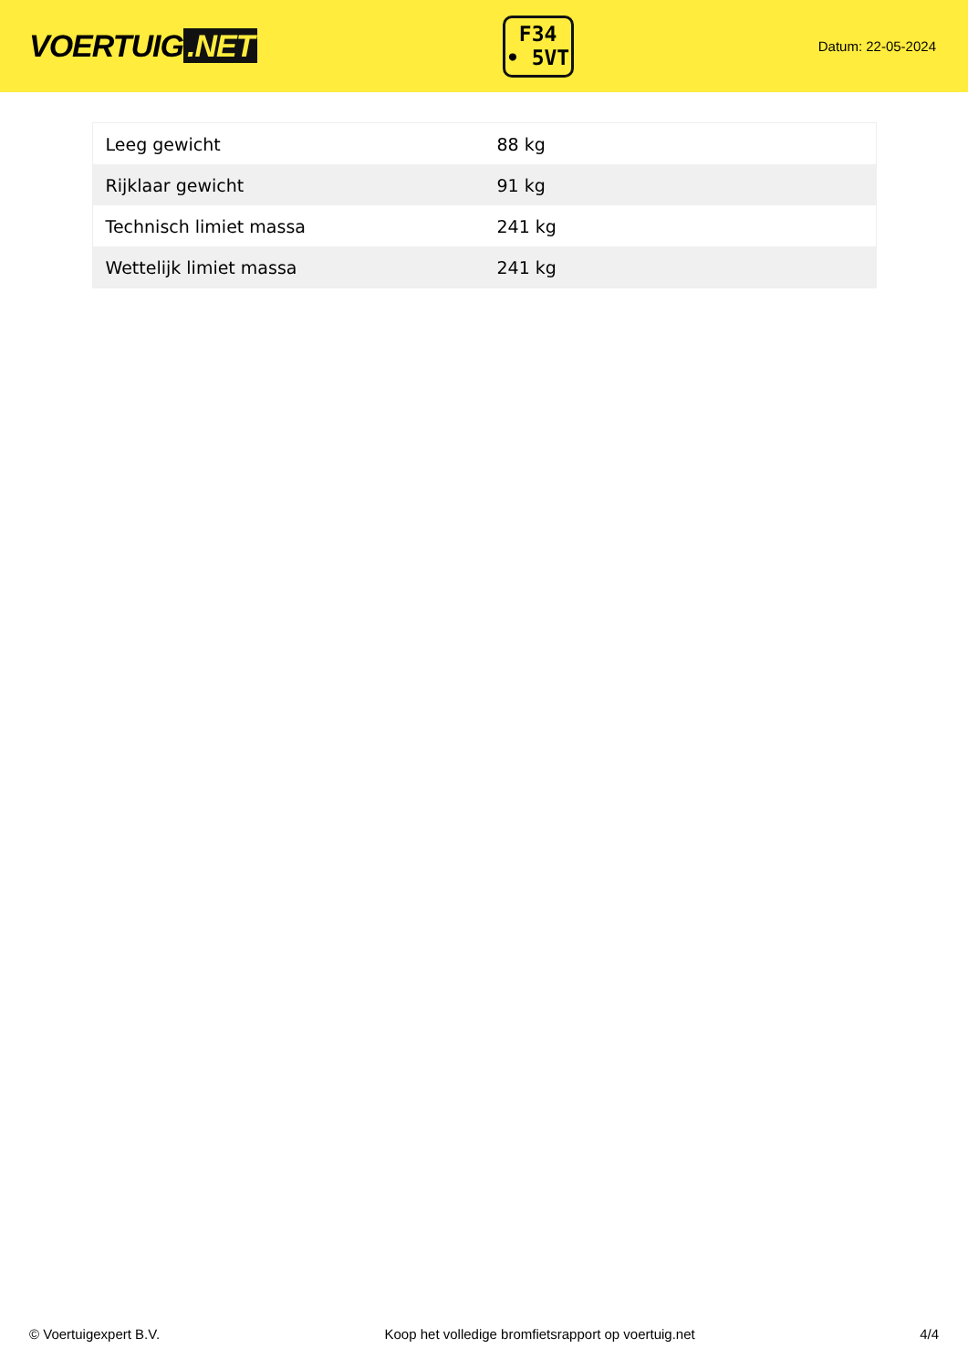VOERTUIG.NET
F34
• 5VT
Datum: 22-05-2024
| Leeg gewicht | 88 kg |
| Rijklaar gewicht | 91 kg |
| Technisch limiet massa | 241 kg |
| Wettelijk limiet massa | 241 kg |
© Voertuigexpert B.V. Koop het volledige bromfietsrapport op voertuig.net 4/4